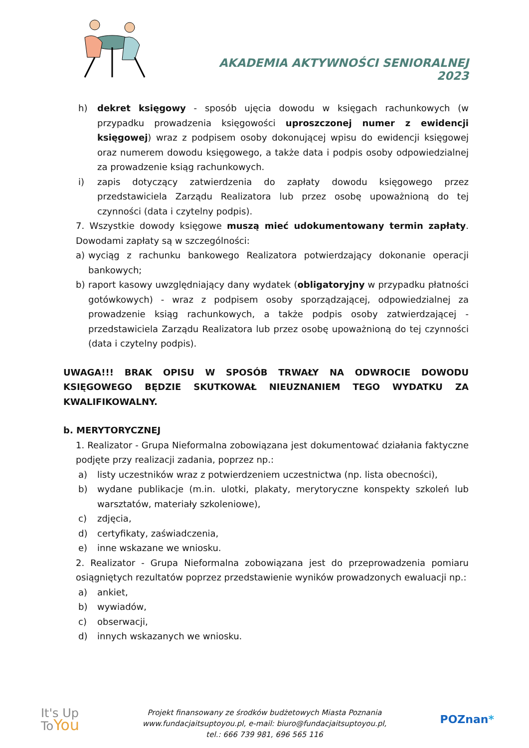AKADEMIA AKTYWNOŚCI SENIORALNEJ 2023
h) dekret księgowy - sposób ujęcia dowodu w księgach rachunkowych (w przypadku prowadzenia księgowości uproszczonej numer z ewidencji księgowej) wraz z podpisem osoby dokonującej wpisu do ewidencji księgowej oraz numerem dowodu księgowego, a także data i podpis osoby odpowiedzialnej za prowadzenie ksiąg rachunkowych.
i) zapis dotyczący zatwierdzenia do zapłaty dowodu księgowego przez przedstawiciela Zarządu Realizatora lub przez osobę upoważnioną do tej czynności (data i czytelny podpis).
7. Wszystkie dowody księgowe muszą mieć udokumentowany termin zapłaty. Dowodami zapłaty są w szczególności:
a) wyciąg z rachunku bankowego Realizatora potwierdzający dokonanie operacji bankowych;
b) raport kasowy uwzględniający dany wydatek (obligatoryjny w przypadku płatności gotówkowych) - wraz z podpisem osoby sporządzającej, odpowiedzialnej za prowadzenie ksiąg rachunkowych, a także podpis osoby zatwierdzającej - przedstawiciela Zarządu Realizatora lub przez osobę upoważnioną do tej czynności (data i czytelny podpis).
UWAGA!!! BRAK OPISU W SPOSÓB TRWAŁY NA ODWROCIE DOWODU KSIĘGOWEGO BĘDZIE SKUTKOWAŁ NIEUZNANIEM TEGO WYDATKU ZA KWALIFIKOWALNY.
b. MERYTORYCZNEJ
1. Realizator - Grupa Nieformalna zobowiązana jest dokumentować działania faktyczne podjęte przy realizacji zadania, poprzez np.:
a) listy uczestników wraz z potwierdzeniem uczestnictwa (np. lista obecności),
b) wydane publikacje (m.in. ulotki, plakaty, merytoryczne konspekty szkoleń lub warsztatów, materiały szkoleniowe),
c) zdjęcia,
d) certyfikaty, zaświadczenia,
e) inne wskazane we wniosku.
2. Realizator - Grupa Nieformalna zobowiązana jest do przeprowadzenia pomiaru osiągniętych rezultatów poprzez przedstawienie wyników prowadzonych ewaluacji np.:
a) ankiet,
b) wywiadów,
c) obserwacji,
d) innych wskazanych we wniosku.
It's Up
ToYou
Projekt finansowany ze środków budżetowych Miasta Poznania
www.fundacjaitsuptoyou.pl, e-mail: biuro@fundacjaitsuptoyou.pl,
tel.: 666 739 981, 696 565 116
POZnan*